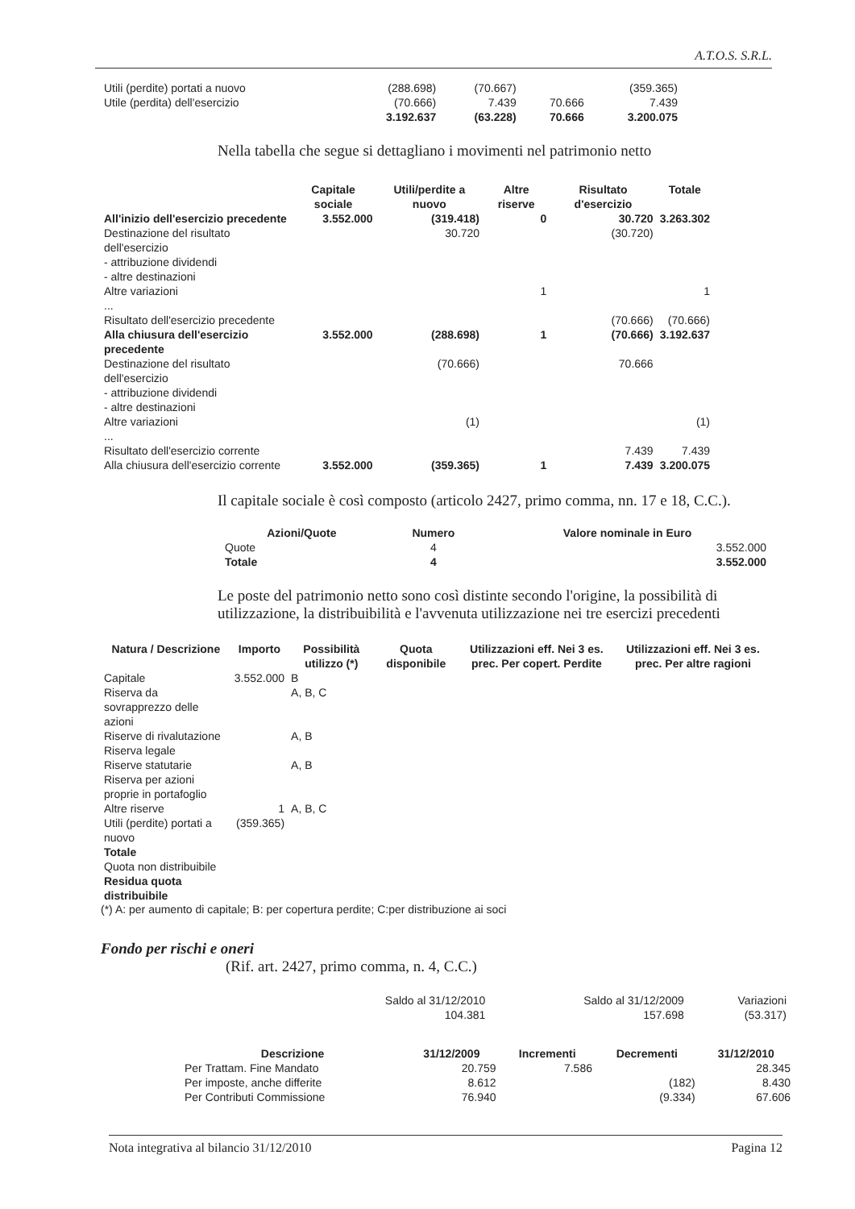A.T.O.S. S.R.L.
| Utili (perdite) portati a nuovo | (288.698) | (70.667) | | (359.365) |
| Utile (perdita) dell'esercizio | (70.666) | 7.439 | 70.666 | 7.439 |
| | 3.192.637 | (63.228) | 70.666 | 3.200.075 |
Nella tabella che segue si dettagliano i movimenti nel patrimonio netto
| | Capitale sociale | Utili/perdite a nuovo | Altre riserve | Risultato d'esercizio | Totale |
| All'inizio dell'esercizio precedente | 3.552.000 | (319.418) | 0 | 30.720 | 3.263.302 |
| Destinazione del risultato dell'esercizio | | 30.720 | | (30.720) | |
| - attribuzione dividendi | | | | | |
| - altre destinazioni | | | | | |
| Altre variazioni | | | 1 | | 1 |
| ... | | | | | |
| Risultato dell'esercizio precedente | | | | (70.666) | (70.666) |
| Alla chiusura dell'esercizio precedente | 3.552.000 | (288.698) | 1 | (70.666) | 3.192.637 |
| Destinazione del risultato dell'esercizio | | (70.666) | | 70.666 | |
| - attribuzione dividendi | | | | | |
| - altre destinazioni | | | | | |
| Altre variazioni | | (1) | | | (1) |
| ... | | | | | |
| Risultato dell'esercizio corrente | | | | 7.439 | 7.439 |
| Alla chiusura dell'esercizio corrente | 3.552.000 | (359.365) | 1 | 7.439 | 3.200.075 |
Il capitale sociale è così composto (articolo 2427, primo comma, nn. 17 e 18, C.C.).
| Azioni/Quote | Numero | Valore nominale in Euro |
| --- | --- | --- |
| Quote | 4 | 3.552.000 |
| Totale | 4 | 3.552.000 |
Le poste del patrimonio netto sono così distinte secondo l'origine, la possibilità di utilizzazione, la distribuibilità e l'avvenuta utilizzazione nei tre esercizi precedenti
| Natura / Descrizione | Importo | Possibilità utilizzo (*) | Quota disponibile | Utilizzazioni eff. Nei 3 es. prec. Per copert. Perdite | Utilizzazioni eff. Nei 3 es. prec. Per altre ragioni |
| --- | --- | --- | --- | --- | --- |
| Capitale | 3.552.000 | B | | | |
| Riserva da sovrapprezzo delle azioni | | A, B, C | | | |
| Riserve di rivalutazione | | A, B | | | |
| Riserva legale | | | | | |
| Riserve statutarie | | A, B | | | |
| Riserva per azioni proprie in portafoglio | | | | | |
| Altre riserve | 1 | A, B, C | | | |
| Utili (perdite) portati a nuovo | (359.365) | | | | |
| Totale | | | | | |
| Quota non distribuibile | | | | | |
| Residua quota distribuibile | | | | | |
(*) A: per aumento di capitale; B: per copertura perdite; C:per distribuzione ai soci
Fondo per rischi e oneri
(Rif. art. 2427, primo comma, n. 4, C.C.)
| Saldo al 31/12/2010 | Saldo al 31/12/2009 | Variazioni |
| 104.381 | 157.698 | (53.317) |
| Descrizione | 31/12/2009 | Incrementi | Decrementi | 31/12/2010 |
| --- | --- | --- | --- | --- |
| Per Trattam. Fine Mandato | 20.759 | 7.586 | | 28.345 |
| Per imposte, anche differite | 8.612 | | (182) | 8.430 |
| Per Contributi Commissione | 76.940 | | (9.334) | 67.606 |
Nota integrativa al bilancio 31/12/2010 Pagina 12